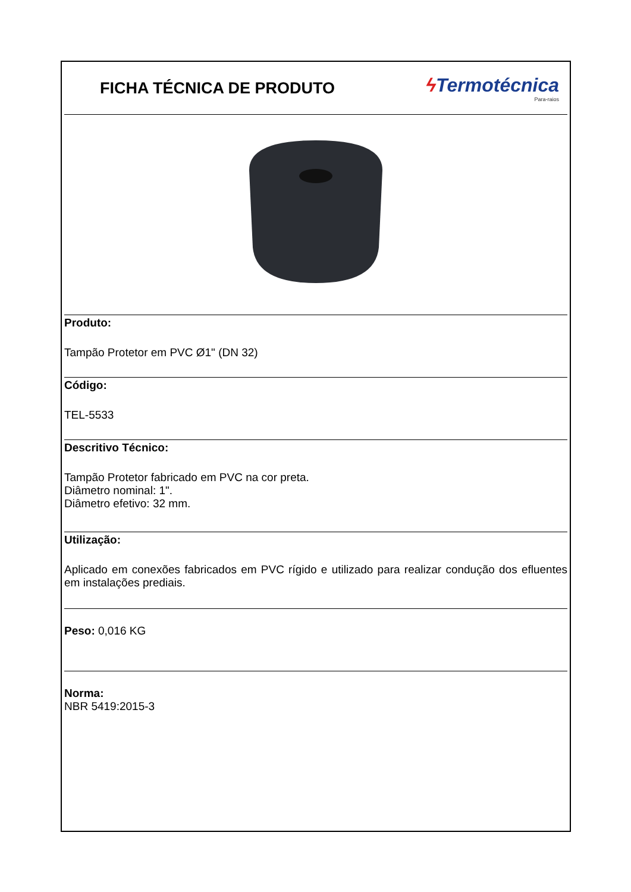FICHA TÉCNICA DE PRODUTO
ϟ Termotécnica
Para-raios
Produto:
Tampão Protetor em PVC Ø1" (DN 32)
Código:
TEL-5533
Descritivo Técnico:
Tampão Protetor fabricado em PVC na cor preta.
Diâmetro nominal: 1".
Diâmetro efetivo: 32 mm.
Utilização:
Aplicado em conexões fabricados em PVC rígido e utilizado para realizar condução dos efluentes em instalações prediais.
Peso: 0,016 KG
Norma:
NBR 5419:2015-3